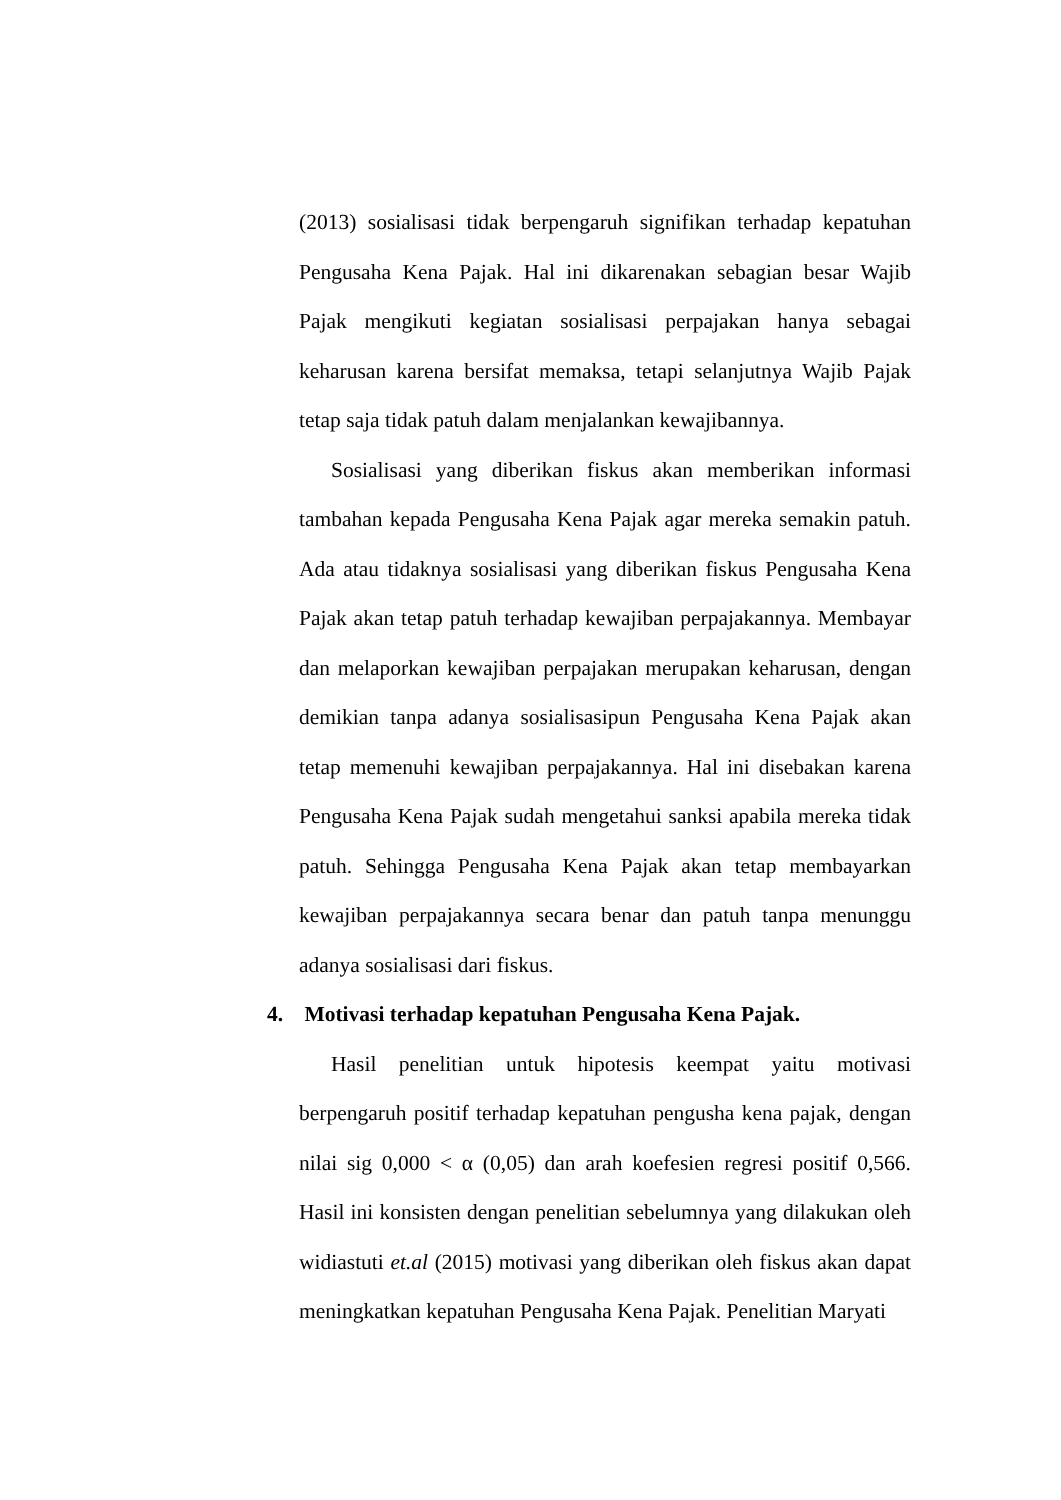(2013) sosialisasi tidak berpengaruh signifikan terhadap kepatuhan Pengusaha Kena Pajak. Hal ini dikarenakan sebagian besar Wajib Pajak mengikuti kegiatan sosialisasi perpajakan hanya sebagai keharusan karena bersifat memaksa, tetapi selanjutnya Wajib Pajak tetap saja tidak patuh dalam menjalankan kewajibannya.
Sosialisasi yang diberikan fiskus akan memberikan informasi tambahan kepada Pengusaha Kena Pajak agar mereka semakin patuh. Ada atau tidaknya sosialisasi yang diberikan fiskus Pengusaha Kena Pajak akan tetap patuh terhadap kewajiban perpajakannya. Membayar dan melaporkan kewajiban perpajakan merupakan keharusan, dengan demikian tanpa adanya sosialisasipun Pengusaha Kena Pajak akan tetap memenuhi kewajiban perpajakannya. Hal ini disebakan karena Pengusaha Kena Pajak sudah mengetahui sanksi apabila mereka tidak patuh. Sehingga Pengusaha Kena Pajak akan tetap membayarkan kewajiban perpajakannya secara benar dan patuh tanpa menunggu adanya sosialisasi dari fiskus.
4. Motivasi terhadap kepatuhan Pengusaha Kena Pajak.
Hasil penelitian untuk hipotesis keempat yaitu motivasi berpengaruh positif terhadap kepatuhan pengusha kena pajak, dengan nilai sig 0,000 < α (0,05) dan arah koefesien regresi positif 0,566. Hasil ini konsisten dengan penelitian sebelumnya yang dilakukan oleh widiastuti et.al (2015) motivasi yang diberikan oleh fiskus akan dapat meningkatkan kepatuhan Pengusaha Kena Pajak. Penelitian Maryati